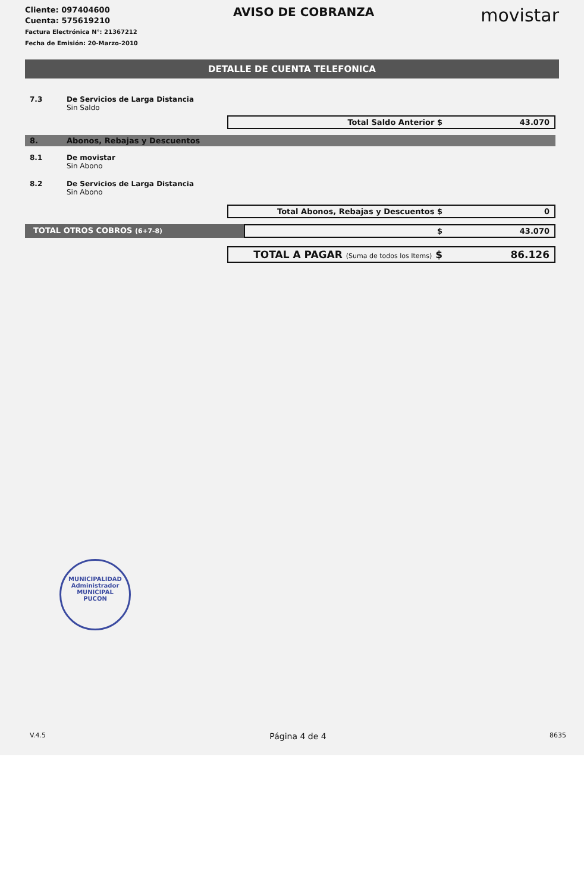Cliente: 097404600
Cuenta: 575619210
Factura Electrónica N°: 21367212
Fecha de Emisión: 20-Marzo-2010
AVISO DE COBRANZA
movistar
DETALLE DE CUENTA TELEFONICA
7.3 De Servicios de Larga Distancia
Sin Saldo
Total Saldo Anterior $ 43.070
8. Abonos, Rebajas y Descuentos
8.1 De movistar
Sin Abono
8.2 De Servicios de Larga Distancia
Sin Abono
Total Abonos, Rebajas y Descuentos $ 0
TOTAL OTROS COBROS (6+7-8)
$ 43.070
TOTAL A PAGAR (Suma de todos los Items) $ 86.126
MUNICIPALIDAD
Administrador
MUNICIPAL
PUCON
V.4.5
Página 4 de 4
8635